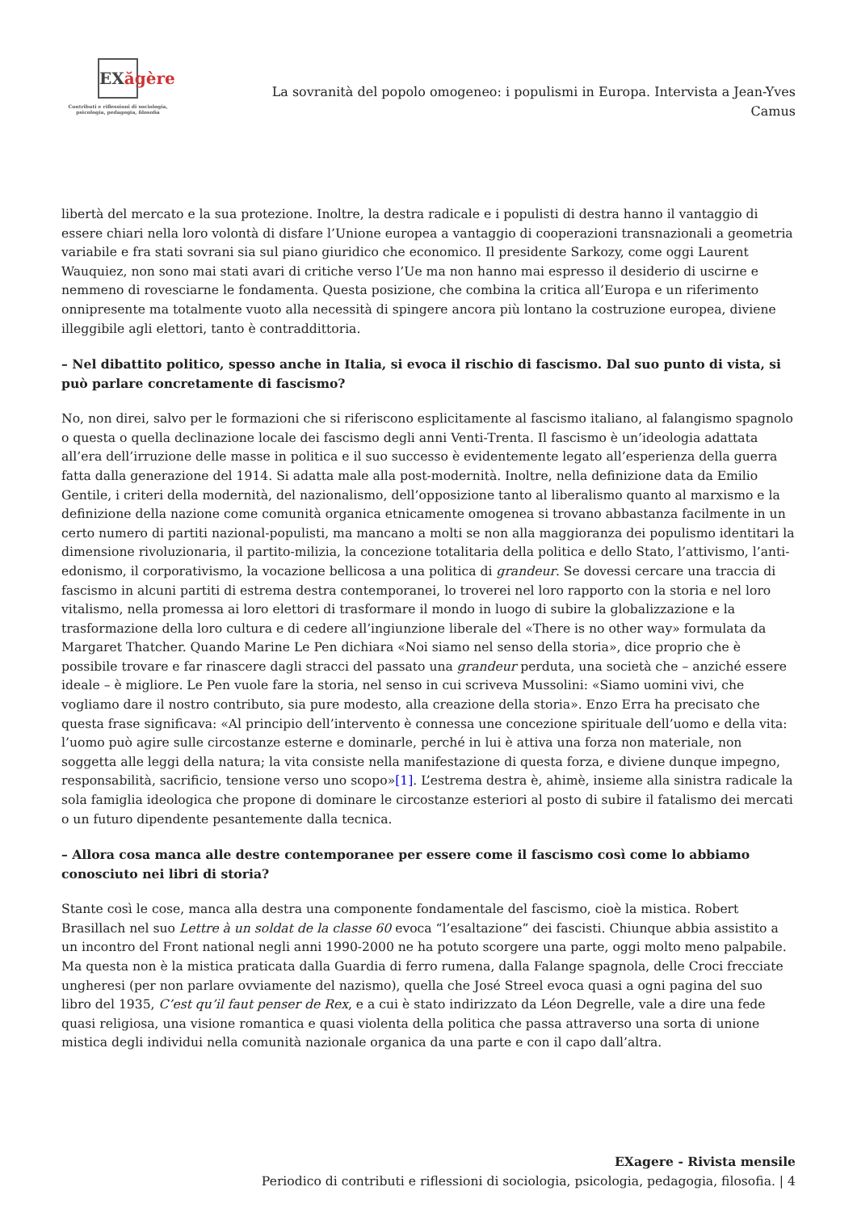EXăgère
Contributi e riflessioni di sociologia,
psicologia, pedagogia, filosofia
La sovranità del popolo omogeneo: i populismi in Europa. Intervista a Jean-Yves Camus
libertà del mercato e la sua protezione. Inoltre, la destra radicale e i populisti di destra hanno il vantaggio di essere chiari nella loro volontà di disfare l’Unione europea a vantaggio di cooperazioni transnazionali a geometria variabile e fra stati sovrani sia sul piano giuridico che economico. Il presidente Sarkozy, come oggi Laurent Wauquiez, non sono mai stati avari di critiche verso l’Ue ma non hanno mai espresso il desiderio di uscirne e nemmeno di rovesciarne le fondamenta. Questa posizione, che combina la critica all’Europa e un riferimento onnipresente ma totalmente vuoto alla necessità di spingere ancora più lontano la costruzione europea, diviene illeggibile agli elettori, tanto è contraddittoria.
– Nel dibattito politico, spesso anche in Italia, si evoca il rischio di fascismo. Dal suo punto di vista, si può parlare concretamente di fascismo?
No, non direi, salvo per le formazioni che si riferiscono esplicitamente al fascismo italiano, al falangismo spagnolo o questa o quella declinazione locale dei fascismo degli anni Venti-Trenta. Il fascismo è un’ideologia adattata all’era dell’irruzione delle masse in politica e il suo successo è evidentemente legato all’esperienza della guerra fatta dalla generazione del 1914. Si adatta male alla post-modernità. Inoltre, nella definizione data da Emilio Gentile, i criteri della modernità, del nazionalismo, dell’opposizione tanto al liberalismo quanto al marxismo e la definizione della nazione come comunità organica etnicamente omogenea si trovano abbastanza facilmente in un certo numero di partiti nazional-populisti, ma mancano a molti se non alla maggioranza dei populismo identitari la dimensione rivoluzionaria, il partito-milizia, la concezione totalitaria della politica e dello Stato, l’attivismo, l’anti-edonismo, il corporativismo, la vocazione bellicosa a una politica di grandeur. Se dovessi cercare una traccia di fascismo in alcuni partiti di estrema destra contemporanei, lo troverei nel loro rapporto con la storia e nel loro vitalismo, nella promessa ai loro elettori di trasformare il mondo in luogo di subire la globalizzazione e la trasformazione della loro cultura e di cedere all’ingiunzione liberale del «There is no other way» formulata da Margaret Thatcher. Quando Marine Le Pen dichiara «Noi siamo nel senso della storia», dice proprio che è possibile trovare e far rinascere dagli stracci del passato una grandeur perduta, una società che – anziché essere ideale – è migliore. Le Pen vuole fare la storia, nel senso in cui scriveva Mussolini: «Siamo uomini vivi, che vogliamo dare il nostro contributo, sia pure modesto, alla creazione della storia». Enzo Erra ha precisato che questa frase significava: «Al principio dell’intervento è connessa une concezione spirituale dell’uomo e della vita: l’uomo può agire sulle circostanze esterne e dominarle, perché in lui è attiva una forza non materiale, non soggetta alle leggi della natura; la vita consiste nella manifestazione di questa forza, e diviene dunque impegno, responsabilità, sacrificio, tensione verso uno scopo»[1]. L’estrema destra è, ahimè, insieme alla sinistra radicale la sola famiglia ideologica che propone di dominare le circostanze esteriori al posto di subire il fatalismo dei mercati o un futuro dipendente pesantemente dalla tecnica.
– Allora cosa manca alle destre contemporanee per essere come il fascismo così come lo abbiamo conosciuto nei libri di storia?
Stante così le cose, manca alla destra una componente fondamentale del fascismo, cioè la mistica. Robert Brasillach nel suo Lettre à un soldat de la classe 60 evoca “l’esaltazione” dei fascisti. Chiunque abbia assistito a un incontro del Front national negli anni 1990-2000 ne ha potuto scorgere una parte, oggi molto meno palpabile. Ma questa non è la mistica praticata dalla Guardia di ferro rumena, dalla Falange spagnola, delle Croci frecciate ungheresi (per non parlare ovviamente del nazismo), quella che José Streel evoca quasi a ogni pagina del suo libro del 1935, C’est qu’il faut penser de Rex, e a cui è stato indirizzato da Léon Degrelle, vale a dire una fede quasi religiosa, una visione romantica e quasi violenta della politica che passa attraverso una sorta di unione mistica degli individui nella comunità nazionale organica da una parte e con il capo dall’altra.
EXagere - Rivista mensile
Periodico di contributi e riflessioni di sociologia, psicologia, pedagogia, filosofia. | 4